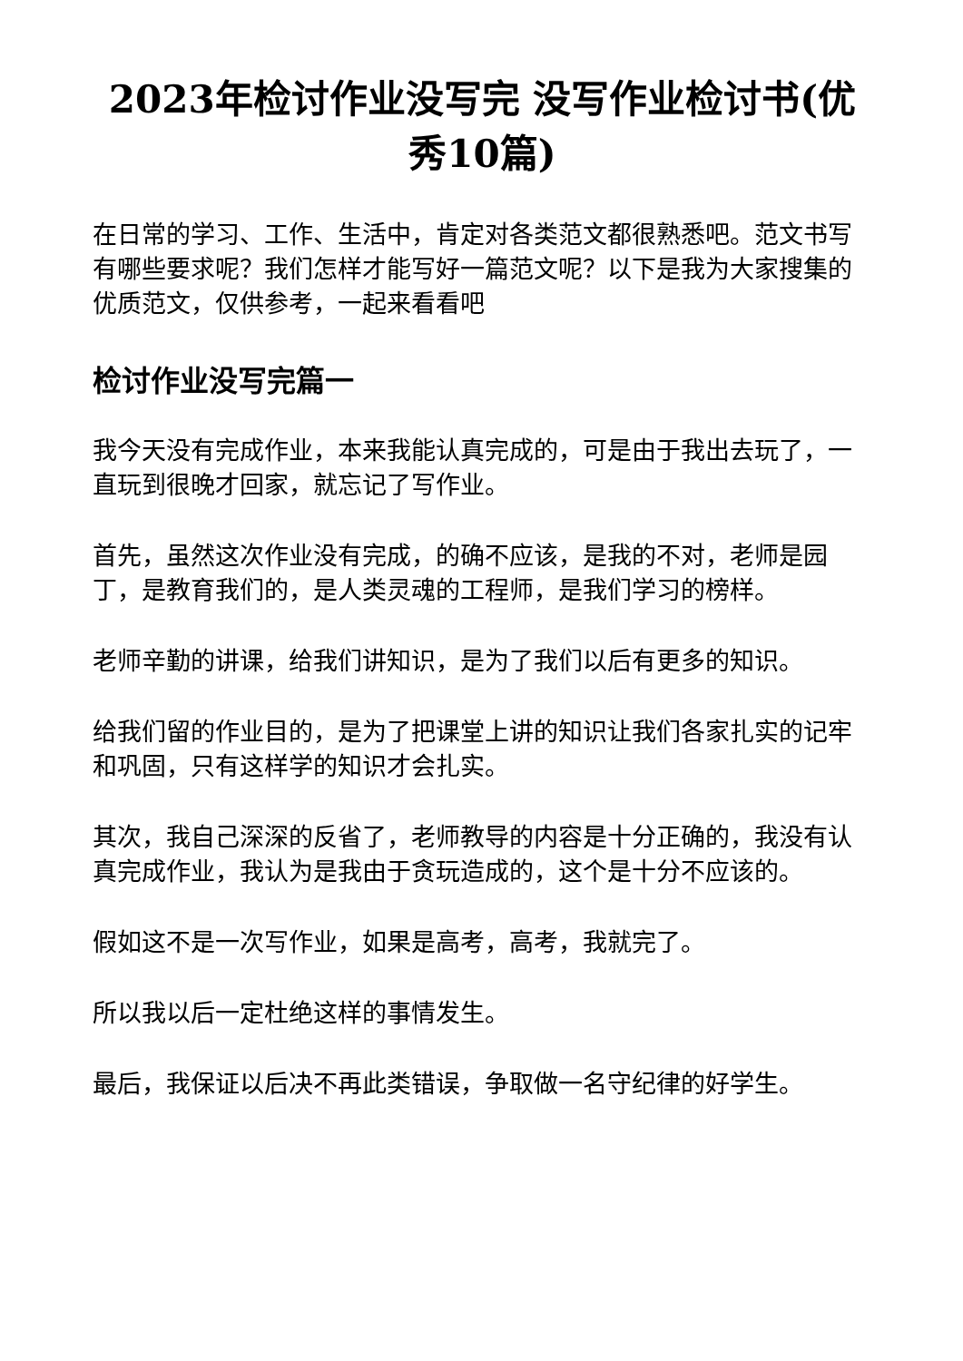2023年检讨作业没写完 没写作业检讨书(优秀10篇)
在日常的学习、工作、生活中，肯定对各类范文都很熟悉吧。范文书写有哪些要求呢？我们怎样才能写好一篇范文呢？以下是我为大家搜集的优质范文，仅供参考，一起来看看吧
检讨作业没写完篇一
我今天没有完成作业，本来我能认真完成的，可是由于我出去玩了，一直玩到很晚才回家，就忘记了写作业。
首先，虽然这次作业没有完成，的确不应该，是我的不对，老师是园丁，是教育我们的，是人类灵魂的工程师，是我们学习的榜样。
老师辛勤的讲课，给我们讲知识，是为了我们以后有更多的知识。
给我们留的作业目的，是为了把课堂上讲的知识让我们各家扎实的记牢和巩固，只有这样学的知识才会扎实。
其次，我自己深深的反省了，老师教导的内容是十分正确的，我没有认真完成作业，我认为是我由于贪玩造成的，这个是十分不应该的。
假如这不是一次写作业，如果是高考，高考，我就完了。
所以我以后一定杜绝这样的事情发生。
最后，我保证以后决不再此类错误，争取做一名守纪律的好学生。